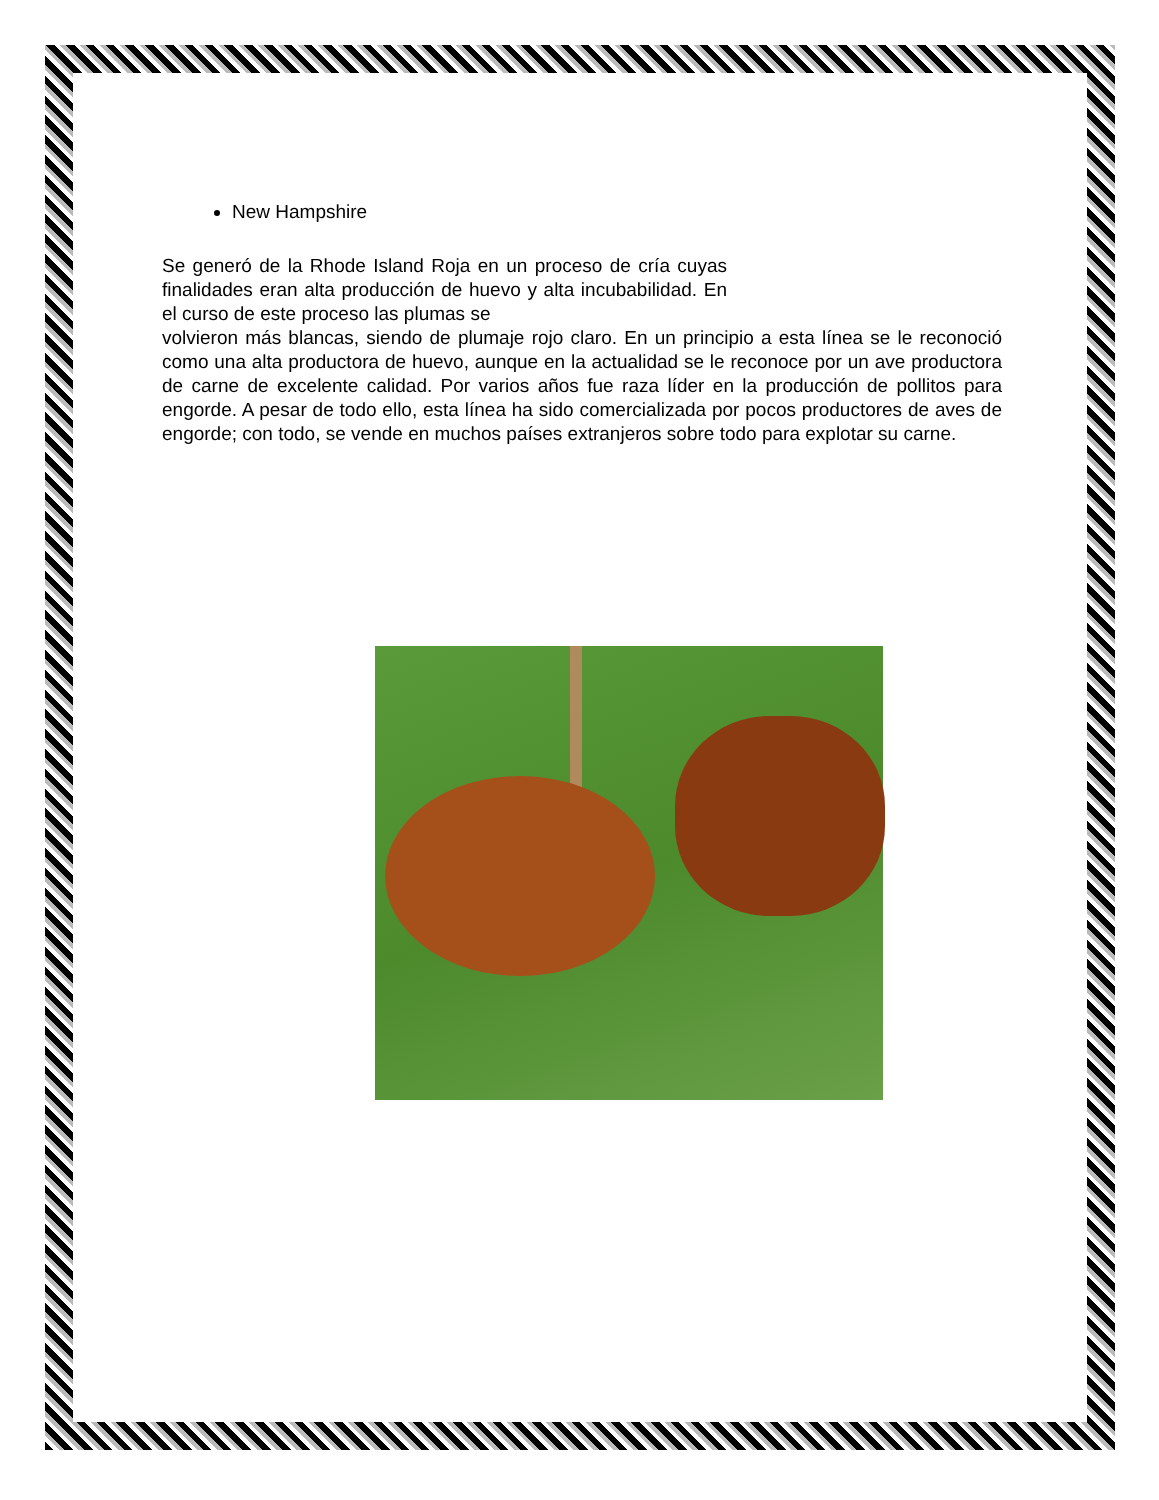New Hampshire
Se generó de la Rhode Island Roja en un proceso de cría cuyas finalidades eran alta producción de huevo y alta incubabilidad. En el curso de este proceso las plumas se
volvieron más blancas, siendo de plumaje rojo claro. En un principio a esta línea se le reconoció como una alta productora de huevo, aunque en la actualidad se le reconoce por un ave productora de carne de excelente calidad. Por varios años fue raza líder en la producción de pollitos para engorde. A pesar de todo ello, esta línea ha sido comercializada por pocos productores de aves de engorde; con todo, se vende en muchos países extranjeros sobre todo para explotar su carne.